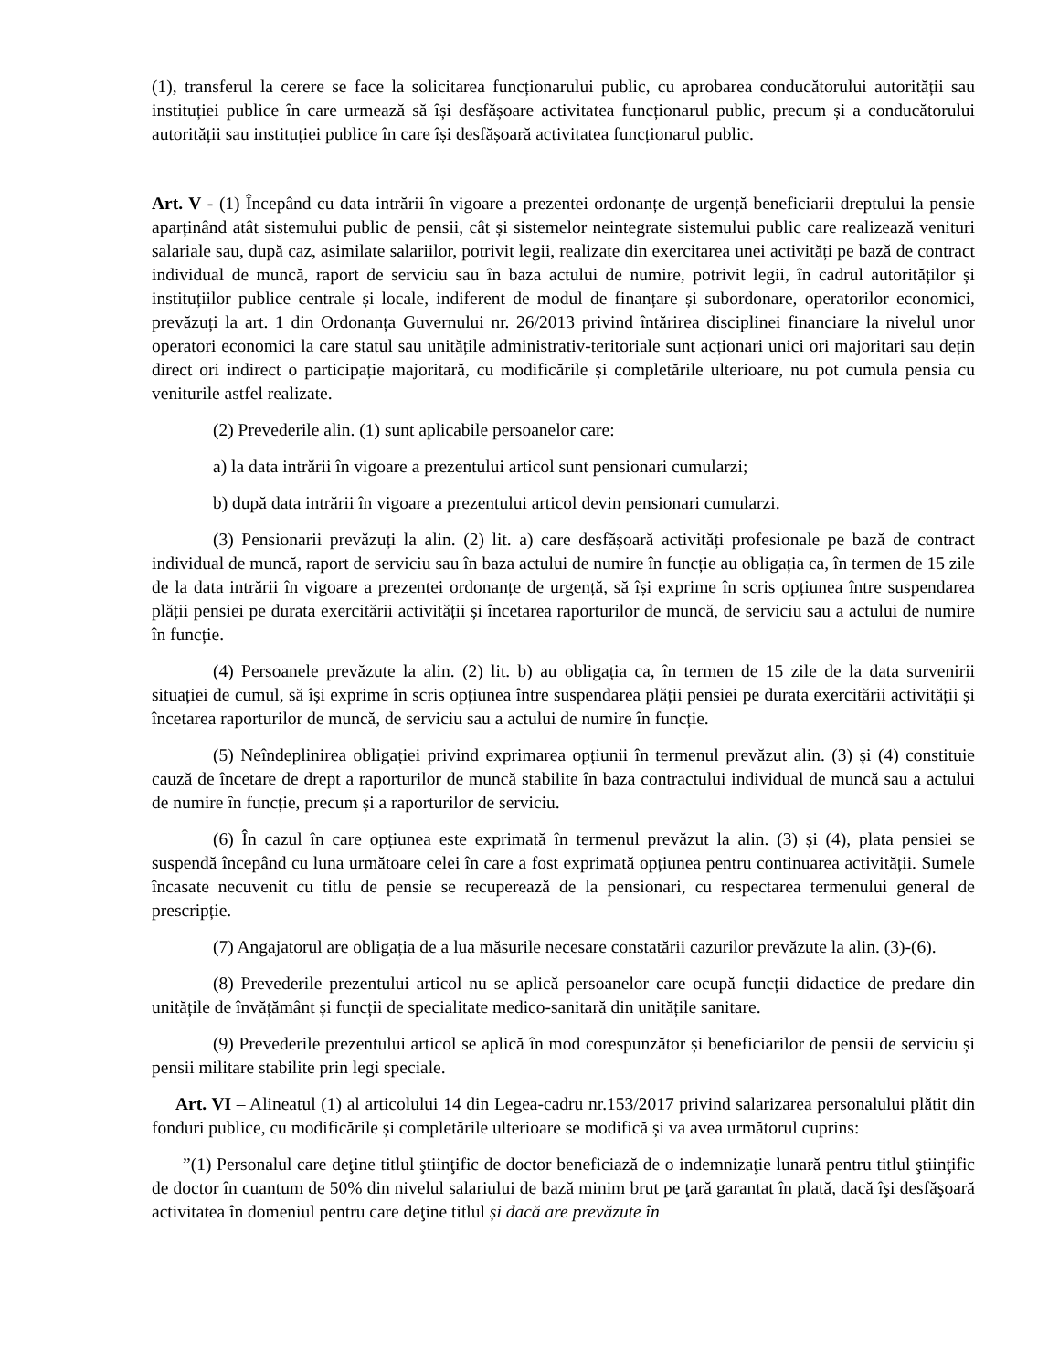(1), transferul la cerere se face la solicitarea funcționarului public, cu aprobarea conducătorului autorității sau instituției publice în care urmează să își desfășoare activitatea funcționarul public, precum și a conducătorului autorității sau instituției publice în care își desfășoară activitatea funcționarul public.
Art. V - (1) Începând cu data intrării în vigoare a prezentei ordonanțe de urgență beneficiarii dreptului la pensie aparținând atât sistemului public de pensii, cât și sistemelor neintegrate sistemului public care realizează venituri salariale sau, după caz, asimilate salariilor, potrivit legii, realizate din exercitarea unei activități pe bază de contract individual de muncă, raport de serviciu sau în baza actului de numire, potrivit legii, în cadrul autorităților și instituțiilor publice centrale și locale, indiferent de modul de finanțare și subordonare, operatorilor economici, prevăzuți la art. 1 din Ordonanța Guvernului nr. 26/2013 privind întărirea disciplinei financiare la nivelul unor operatori economici la care statul sau unitățile administrativ-teritoriale sunt acționari unici ori majoritari sau dețin direct ori indirect o participație majoritară, cu modificările și completările ulterioare, nu pot cumula pensia cu veniturile astfel realizate.
(2) Prevederile alin. (1) sunt aplicabile persoanelor care:
a) la data intrării în vigoare a prezentului articol sunt pensionari cumularzi;
b) după data intrării în vigoare a prezentului articol devin pensionari cumularzi.
(3) Pensionarii prevăzuți la alin. (2) lit. a) care desfășoară activități profesionale pe bază de contract individual de muncă, raport de serviciu sau în baza actului de numire în funcție au obligația ca, în termen de 15 zile de la data intrării în vigoare a prezentei ordonanțe de urgență, să își exprime în scris opțiunea între suspendarea plății pensiei pe durata exercitării activității și încetarea raporturilor de muncă, de serviciu sau a actului de numire în funcție.
(4) Persoanele prevăzute la alin. (2) lit. b) au obligația ca, în termen de 15 zile de la data survenirii situației de cumul, să își exprime în scris opțiunea între suspendarea plății pensiei pe durata exercitării activității și încetarea raporturilor de muncă, de serviciu sau a actului de numire în funcție.
(5) Neîndeplinirea obligației privind exprimarea opțiunii în termenul prevăzut alin. (3) și (4) constituie cauză de încetare de drept a raporturilor de muncă stabilite în baza contractului individual de muncă sau a actului de numire în funcție, precum și a raporturilor de serviciu.
(6) În cazul în care opțiunea este exprimată în termenul prevăzut la alin. (3) și (4), plata pensiei se suspendă începând cu luna următoare celei în care a fost exprimată opțiunea pentru continuarea activității. Sumele încasate necuvenit cu titlu de pensie se recuperează de la pensionari, cu respectarea termenului general de prescripție.
(7) Angajatorul are obligația de a lua măsurile necesare constatării cazurilor prevăzute la alin. (3)-(6).
(8) Prevederile prezentului articol nu se aplică persoanelor care ocupă funcții didactice de predare din unitățile de învățământ și funcții de specialitate medico-sanitară din unitățile sanitare.
(9) Prevederile prezentului articol se aplică în mod corespunzător și beneficiarilor de pensii de serviciu și pensii militare stabilite prin legi speciale.
Art. VI – Alineatul (1) al articolului 14 din Legea-cadru nr.153/2017 privind salarizarea personalului plătit din fonduri publice, cu modificările și completările ulterioare se modifică și va avea următorul cuprins:
”(1) Personalul care deţine titlul ştiinţific de doctor beneficiază de o indemnizaţie lunară pentru titlul ştiinţific de doctor în cuantum de 50% din nivelul salariului de bază minim brut pe ţară garantat în plată, dacă îşi desfăşoară activitatea în domeniul pentru care deţine titlul și dacă are prevăzute în